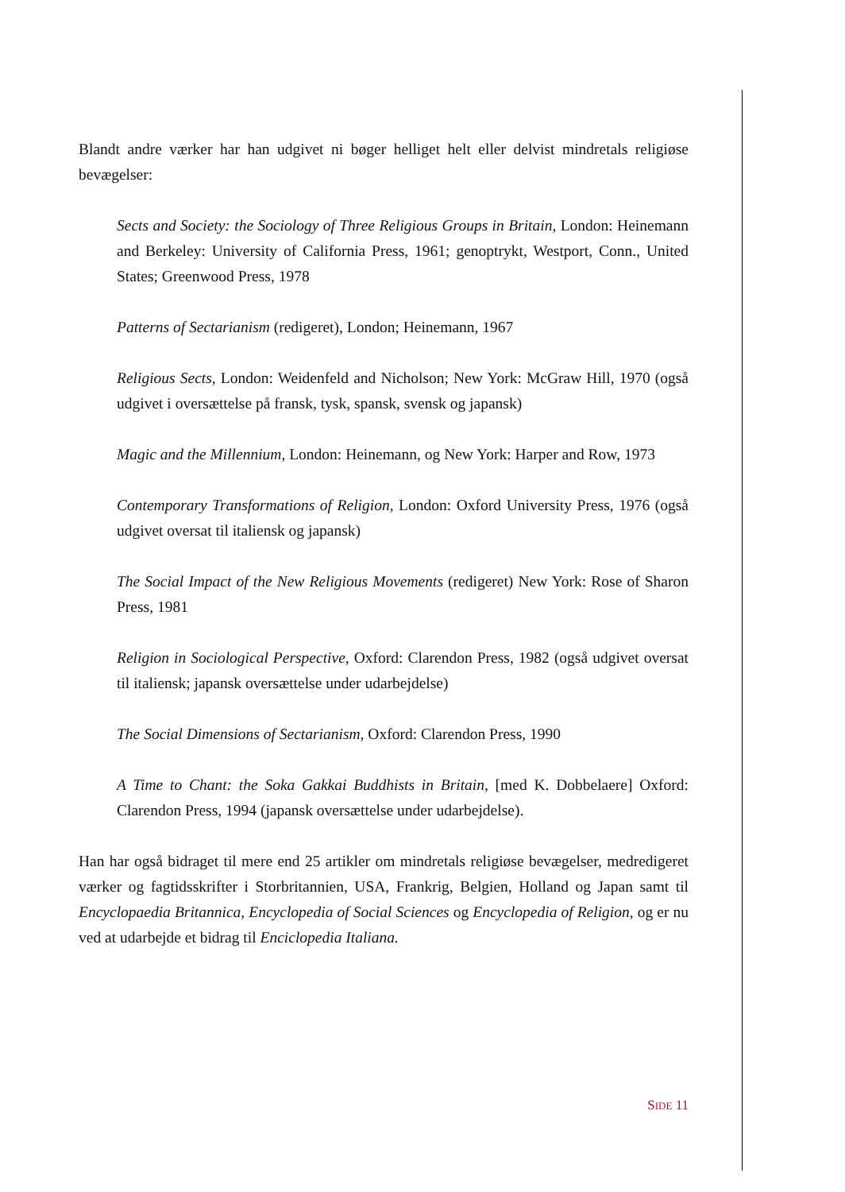Blandt andre værker har han udgivet ni bøger helliget helt eller delvist mindretals religiøse bevægelser:
Sects and Society: the Sociology of Three Religious Groups in Britain, London: Heinemann and Berkeley: University of California Press, 1961; genoptrykt, Westport, Conn., United States; Greenwood Press, 1978
Patterns of Sectarianism (redigeret), London; Heinemann, 1967
Religious Sects, London: Weidenfeld and Nicholson; New York: McGraw Hill, 1970 (også udgivet i oversættelse på fransk, tysk, spansk, svensk og japansk)
Magic and the Millennium, London: Heinemann, og New York: Harper and Row, 1973
Contemporary Transformations of Religion, London: Oxford University Press, 1976 (også udgivet oversat til italiensk og japansk)
The Social Impact of the New Religious Movements (redigeret) New York: Rose of Sharon Press, 1981
Religion in Sociological Perspective, Oxford: Clarendon Press, 1982 (også udgivet oversat til italiensk; japansk oversættelse under udarbejdelse)
The Social Dimensions of Sectarianism, Oxford: Clarendon Press, 1990
A Time to Chant: the Soka Gakkai Buddhists in Britain, [med K. Dobbelaere] Oxford: Clarendon Press, 1994 (japansk oversættelse under udarbejdelse).
Han har også bidraget til mere end 25 artikler om mindretals religiøse bevægelser, medredigeret værker og fagtidsskrifter i Storbritannien, USA, Frankrig, Belgien, Holland og Japan samt til Encyclopaedia Britannica, Encyclopedia of Social Sciences og Encyclopedia of Religion, og er nu ved at udarbejde et bidrag til Enciclopedia Italiana.
SIDE 11